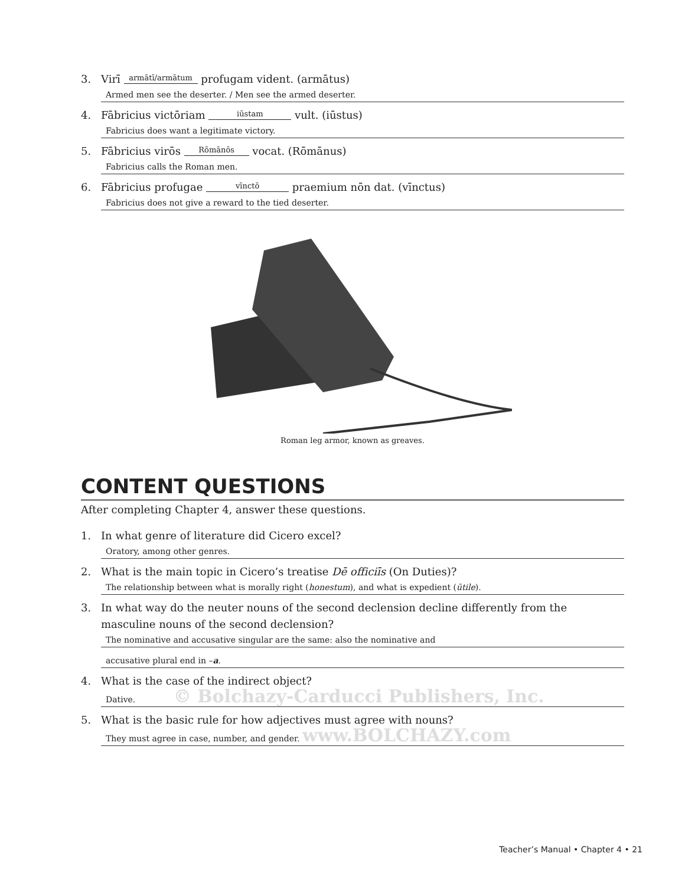3. Virī armātī/armātum profugam vident. (armātus)
Armed men see the deserter. / Men see the armed deserter.
4. Fābricius victōriam iūstam vult. (iūstus)
Fabricius does want a legitimate victory.
5. Fābricius virōs Rōmānōs vocat. (Rōmānus)
Fabricius calls the Roman men.
6. Fābricius profugae vīnctō praemium nōn dat. (vīnctus)
Fabricius does not give a reward to the tied deserter.
Roman leg armor, known as greaves.
CONTENT QUESTIONS
After completing Chapter 4, answer these questions.
1. In what genre of literature did Cicero excel?
Oratory, among other genres.
2. What is the main topic in Cicero’s treatise Dē officiīs (On Duties)?
The relationship between what is morally right (honestum), and what is expedient (ūtile).
3. In what way do the neuter nouns of the second declension decline differently from the masculine nouns of the second declension?
The nominative and accusative singular are the same: also the nominative and
accusative plural end in –a.
4. What is the case of the indirect object?
Dative. © Bolchazy-Carducci Publishers, Inc.
5. What is the basic rule for how adjectives must agree with nouns?
They must agree in case, number, and gender. www.BOLCHAZY.com
Teacher’s Manual • Chapter 4 • 21